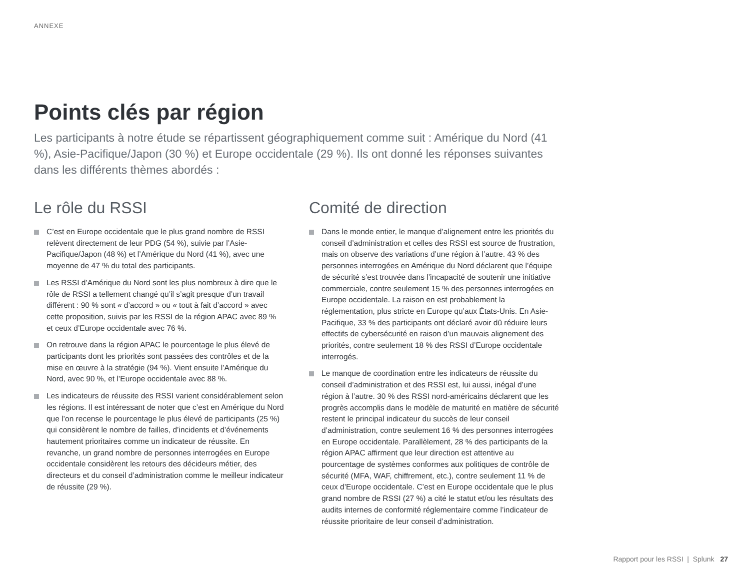ANNEXE
Points clés par région
Les participants à notre étude se répartissent géographiquement comme suit : Amérique du Nord (41 %), Asie-Pacifique/Japon (30 %) et Europe occidentale (29 %). Ils ont donné les réponses suivantes dans les différents thèmes abordés :
Le rôle du RSSI
C’est en Europe occidentale que le plus grand nombre de RSSI relèvent directement de leur PDG (54 %), suivie par l’Asie-Pacifique/Japon (48 %) et l’Amérique du Nord (41 %), avec une moyenne de 47 % du total des participants.
Les RSSI d’Amérique du Nord sont les plus nombreux à dire que le rôle de RSSI a tellement changé qu’il s’agit presque d’un travail différent : 90 % sont « d’accord » ou « tout à fait d’accord » avec cette proposition, suivis par les RSSI de la région APAC avec 89 % et ceux d’Europe occidentale avec 76 %.
On retrouve dans la région APAC le pourcentage le plus élevé de participants dont les priorités sont passées des contrôles et de la mise en œuvre à la stratégie (94 %). Vient ensuite l’Amérique du Nord, avec 90 %, et l’Europe occidentale avec 88 %.
Les indicateurs de réussite des RSSI varient considérablement selon les régions. Il est intéressant de noter que c’est en Amérique du Nord que l’on recense le pourcentage le plus élevé de participants (25 %) qui considèrent le nombre de failles, d’incidents et d’événements hautement prioritaires comme un indicateur de réussite. En revanche, un grand nombre de personnes interrogées en Europe occidentale considèrent les retours des décideurs métier, des directeurs et du conseil d’administration comme le meilleur indicateur de réussite (29 %).
Comité de direction
Dans le monde entier, le manque d’alignement entre les priorités du conseil d’administration et celles des RSSI est source de frustration, mais on observe des variations d’une région à l’autre. 43 % des personnes interrogées en Amérique du Nord déclarent que l’équipe de sécurité s’est trouvée dans l’incapacité de soutenir une initiative commerciale, contre seulement 15 % des personnes interrogées en Europe occidentale. La raison en est probablement la réglementation, plus stricte en Europe qu’aux États-Unis. En Asie-Pacifique, 33 % des participants ont déclaré avoir dû réduire leurs effectifs de cybersécurité en raison d’un mauvais alignement des priorités, contre seulement 18 % des RSSI d’Europe occidentale interrogés.
Le manque de coordination entre les indicateurs de réussite du conseil d’administration et des RSSI est, lui aussi, inégal d’une région à l’autre. 30 % des RSSI nord-américains déclarent que les progrès accomplis dans le modèle de maturité en matière de sécurité restent le principal indicateur du succès de leur conseil d’administration, contre seulement 16 % des personnes interrogées en Europe occidentale. Parallèlement, 28 % des participants de la région APAC affirment que leur direction est attentive au pourcentage de systèmes conformes aux politiques de contrôle de sécurité (MFA, WAF, chiffrement, etc.), contre seulement 11 % de ceux d’Europe occidentale. C’est en Europe occidentale que le plus grand nombre de RSSI (27 %) a cité le statut et/ou les résultats des audits internes de conformité réglementaire comme l’indicateur de réussite prioritaire de leur conseil d’administration.
Rapport pour les RSSI | Splunk 27